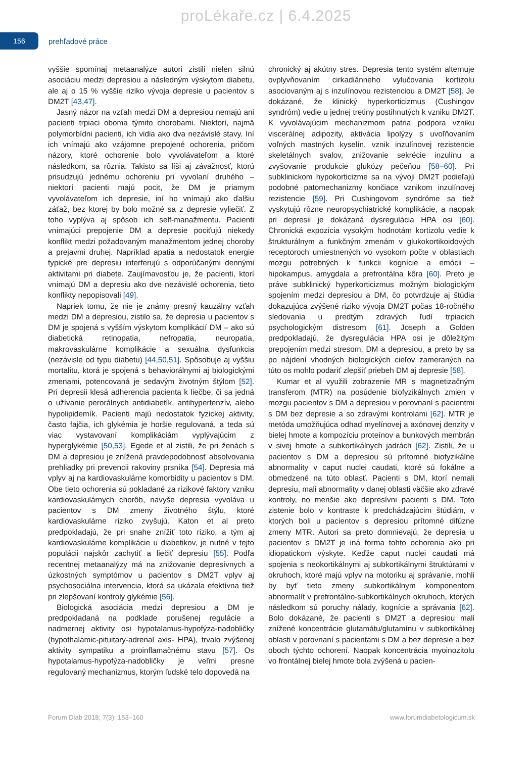proLékaře.cz | 6.4.2025
156
prehľadové práce
vyššie spomínaj metaanalýze autori zistili nielen silnú asociáciu medzi depresiou a následným výskytom diabetu, ale aj o 15 % vyššie riziko vývoja depresie u pacientov s DM2T [43,47].
Jasný názor na vzťah medzi DM a depresiou nemajú ani pacienti trpiaci oboma týmito chorobami. Niektorí, najmä polymorbídni pacienti, ich vidia ako dva nezávislé stavy. Iní ich vnímajú ako vzájomne prepojené ochorenia, pričom názory, ktoré ochorenie bolo vyvolávateľom a ktoré následkom, sa rôznia. Takisto sa líši aj závažnosť, ktorú prisudzujú jednému ochoreniu pri vyvolaní druhého – niektorí pacienti majú pocit, že DM je priamym vyvolávateľom ich depresie, iní ho vnímajú ako ďalšiu záťaž, bez ktorej by bolo možné sa z depresie vyliečiť. Z toho vyplýva aj spôsob ich self-manažmentu. Pacienti vnímajúci prepojenie DM a depresie pociťujú niekedy konflikt medzi požadovaným manažmentom jednej choroby a prejavmi druhej. Napríklad apatia a nedostatok energie typické pre depresiu interferujú s odporúčanými dennými aktivitami pri diabete. Zaujímavosťou je, že pacienti, ktorí vnímajú DM a depresiu ako dve nezávislé ochorenia, tieto konflikty nepopisovali [49].
Napriek tomu, že nie je známy presný kauzálny vzťah medzi DM a depresiou, zistilo sa, že depresia u pacientov s DM je spojená s vyšším výskytom komplikácií DM – ako sú diabetická retinopatia, nefropatia, neuropatia, makrovaskulárne komplikácie a sexuálna dysfunkcia (nezávisle od typu diabetu) [44,50,51]. Spôsobuje aj vyššiu mortalitu, ktorá je spojená s behaviorálnymi aj biologickými zmenami, potencovaná je sedavým životným štýlom [52]. Pri depresii klesá adherencia pacienta k liečbe, či sa jedná o užívanie perorálnych antidiabetík, antihypertenzív, alebo hypolipidemík. Pacienti majú nedostatok fyzickej aktivity, často fajčia, ich glykémia je horšie regulovaná, a teda sú viac vystavovaní komplikáciám vyplývajúcim z hyperglykémie [50,53]. Egede et al zistili, že pri ženách s DM a depresiou je znížená pravdepodobnosť absolvovania prehliadky pri prevencii rakoviny prsníka [54]. Depresia má vplyv aj na kardiovaskulárne komorbidity u pacientov s DM. Obe tieto ochorenia sú pokladané za rizikové faktory vzniku kardiovaskulárnych chorôb, navyše depresia vyvoláva u pacientov s DM zmeny životného štýlu, ktoré kardiovaskulárne riziko zvyšujú. Katon et al preto predpokladajú, že pri snahe znížiť toto riziko, a tým aj kardiovaskulárne komplikácie u diabetikov, je nutné v tejto populácii najskôr zachytiť a liečiť depresiu [55]. Podľa recentnej metaanalýzy má na znižovanie depresívnych a úzkostných symptómov u pacientov s DM2T vplyv aj psychosociálna intervencia, ktorá sa ukázala efektívna tiež pri zlepšovaní kontroly glykémie [56].
Biologická asociácia medzi depresiou a DM je predpokladaná na podklade porušenej regulácie a nadmernej aktivity osi hypotalamus-hypofýza-nadobličky (hypothalamic-pituitary-adrenal axis- HPA), trvalo zvýšenej aktivity sympatiku a proinflamačnému stavu [57]. Os hypotalamus-hypofýza-nadobličky je veľmi presne regulovaný mechanizmus, ktorým ľudské telo dopovedá na
chronický aj akútny stres. Depresia tento systém alternuje ovplyvňovaním cirkadiánneho vylučovania kortizolu asociovaným aj s inzulínovou rezistenciou a DM2T [58]. Je dokázané, že klinický hyperkorticizmus (Cushingov syndróm) vedie u jednej tretiny postihnutých k vzniku DM2T. K vyvolávajúcim mechanizmom patria podpora vzniku viscerálnej adipozity, aktivácia lipolýzy s uvoľňovaním voľných mastných kyselín, vznik inzulínovej rezistencie skeletálnych svalov, znižovanie sekrécie inzulínu a zvyšovanie produkcie glukózy pečeňou [58–60]. Pri subklinickom hypokorticizme sa na vývoji DM2T podieľajú podobné patomechanizmy končiace vznikom inzulínovej rezistencie [59]. Pri Cushingovom syndróme sa tiež vyskytujú rôzne neuropsychiatrické komplikácie, a naopak pri depresii je dokázaná dysregulácia HPA osi [60]. Chronická expozícia vysokým hodnotám kortizolu vedie k štrukturálnym a funkčným zmenám v glukokortikoidových receptoroch umiestnených vo vysokom počte v oblastiach mozgu potrebných k funkcii kognície a emócii – hipokampus, amygdala a prefrontálna kôra [60]. Preto je práve subklinický hyperkorticizmus možným biologickým spojením medzi depresiou a DM, čo potvrdzuje aj štúdia dokazujúca zvýšené riziko vývoja DM2T počas 18-ročného sledovania u predtým zdravých ľudí trpiacich psychologickým distresom [61]. Joseph a Golden predpokladajú, že dysregulácia HPA osi je dôležitým prepojením medzi stresom, DM a depresiou, a preto by sa po nájdení vhodných biologických cieľov zameraných na túto os mohlo podariť zlepšiť priebeh DM aj depresie [58].
Kumar et al využili zobrazenie MR s magnetizačným transferom (MTR) na posúdenie biofyzikálnych zmien v mozgu pacientov s DM a depresiou v porovnaní s pacientmi s DM bez depresie a so zdravými kontrolami [62]. MTR je metóda umožňujúca odhad myelínovej a axónovej denzity v bielej hmote a kompozíciu proteínov a bunkových membrán v sivej hmote a subkortikálnych jadrách [62]. Zistili, že u pacientov s DM a depresiou sú prítomné biofyzikálne abnormality v caput nuclei caudati, ktoré sú fokálne a obmedzené na túto oblasť. Pacienti s DM, ktorí nemali depresiu, mali abnormality v danej oblasti väčšie ako zdravé kontroly, no menšie ako depresívni pacienti s DM. Toto zistenie bolo v kontraste k predchádzajúcim štúdiám, v ktorých boli u pacientov s depresiou prítomné difúzne zmeny MTR. Autori sa preto domnievajú, že depresia u pacientov s DM2T je iná forma tohto ochorenia ako pri idiopatickom výskyte. Keďže caput nuclei caudati má spojenia s neokortikálnymi aj subkortikálnymi štruktúrami v okruhoch, ktoré majú vplyv na motoriku aj správanie, mohli by byť tieto zmeny subkortikálnym komponentom abnormalít v prefrontálno-subkortikálnych okruhoch, ktorých následkom sú poruchy nálady, kognície a správania [62]. Bolo dokázané, že pacienti s DM2T a depresiou mali znížené koncentrácie glutamátu/glutamínu v subkortikálnej oblasti v porovnaní s pacientami s DM a bez depresie a bez oboch týchto ochorení. Naopak koncentrácia myoinozitolu vo frontálnej bielej hmote bola zvýšená u pacien-
Forum Diab 2018; 7(3): 153–160 www.forumdiabetologicum.sk